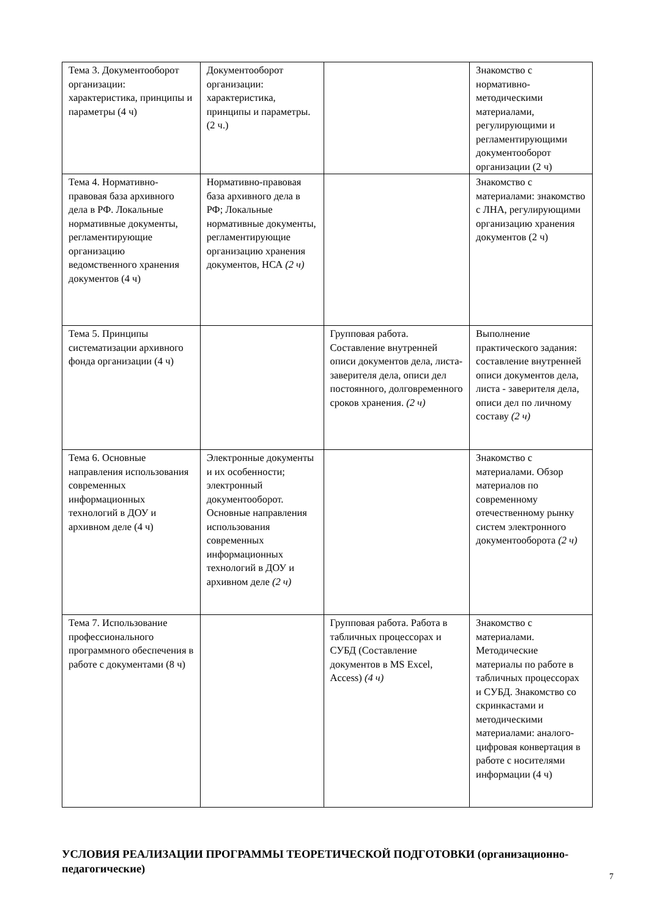| Тема 3. Документооборот организации: характеристика, принципы и параметры (4 ч) | Документооборот организации: характеристика, принципы и параметры. (2 ч.) | | Знакомство с нормативно-методическими материалами, регулирующими и регламентирующими документооборот организации (2 ч) |
| Тема 4. Нормативно-правовая база архивного дела в РФ. Локальные нормативные документы, регламентирующие организацию ведомственного хранения документов (4 ч) | Нормативно-правовая база архивного дела в РФ; Локальные нормативные документы, регламентирующие организацию хранения документов, НСА (2 ч) | | Знакомство с материалами: знакомство с ЛНА, регулирующими организацию хранения документов (2 ч) |
| Тема 5. Принципы систематизации архивного фонда организации (4 ч) | | Групповая работа. Составление внутренней описи документов дела, листа-заверителя дела, описи дел постоянного, долговременного сроков хранения. (2 ч) | Выполнение практического задания: составление внутренней описи документов дела, листа - заверителя дела, описи дел по личному составу (2 ч) |
| Тема 6. Основные направления использования современных информационных технологий в ДОУ и архивном деле (4 ч) | Электронные документы и их особенности; электронный документооборот. Основные направления использования современных информационных технологий в ДОУ и архивном деле (2 ч) | | Знакомство с материалами. Обзор материалов по современному отечественному рынку систем электронного документооборота (2 ч) |
| Тема 7. Использование профессионального программного обеспечения в работе с документами (8 ч) | | Групповая работа. Работа в табличных процессорах и СУБД (Составление документов в MS Excel, Access) (4 ч) | Знакомство с материалами. Методические материалы по работе в табличных процессорах и СУБД. Знакомство со скринкастами и методическими материалами: аналого-цифровая конвертация в работе с носителями информации (4 ч) |
УСЛОВИЯ РЕАЛИЗАЦИИ ПРОГРАММЫ ТЕОРЕТИЧЕСКОЙ ПОДГОТОВКИ (организационно-педагогические)
7